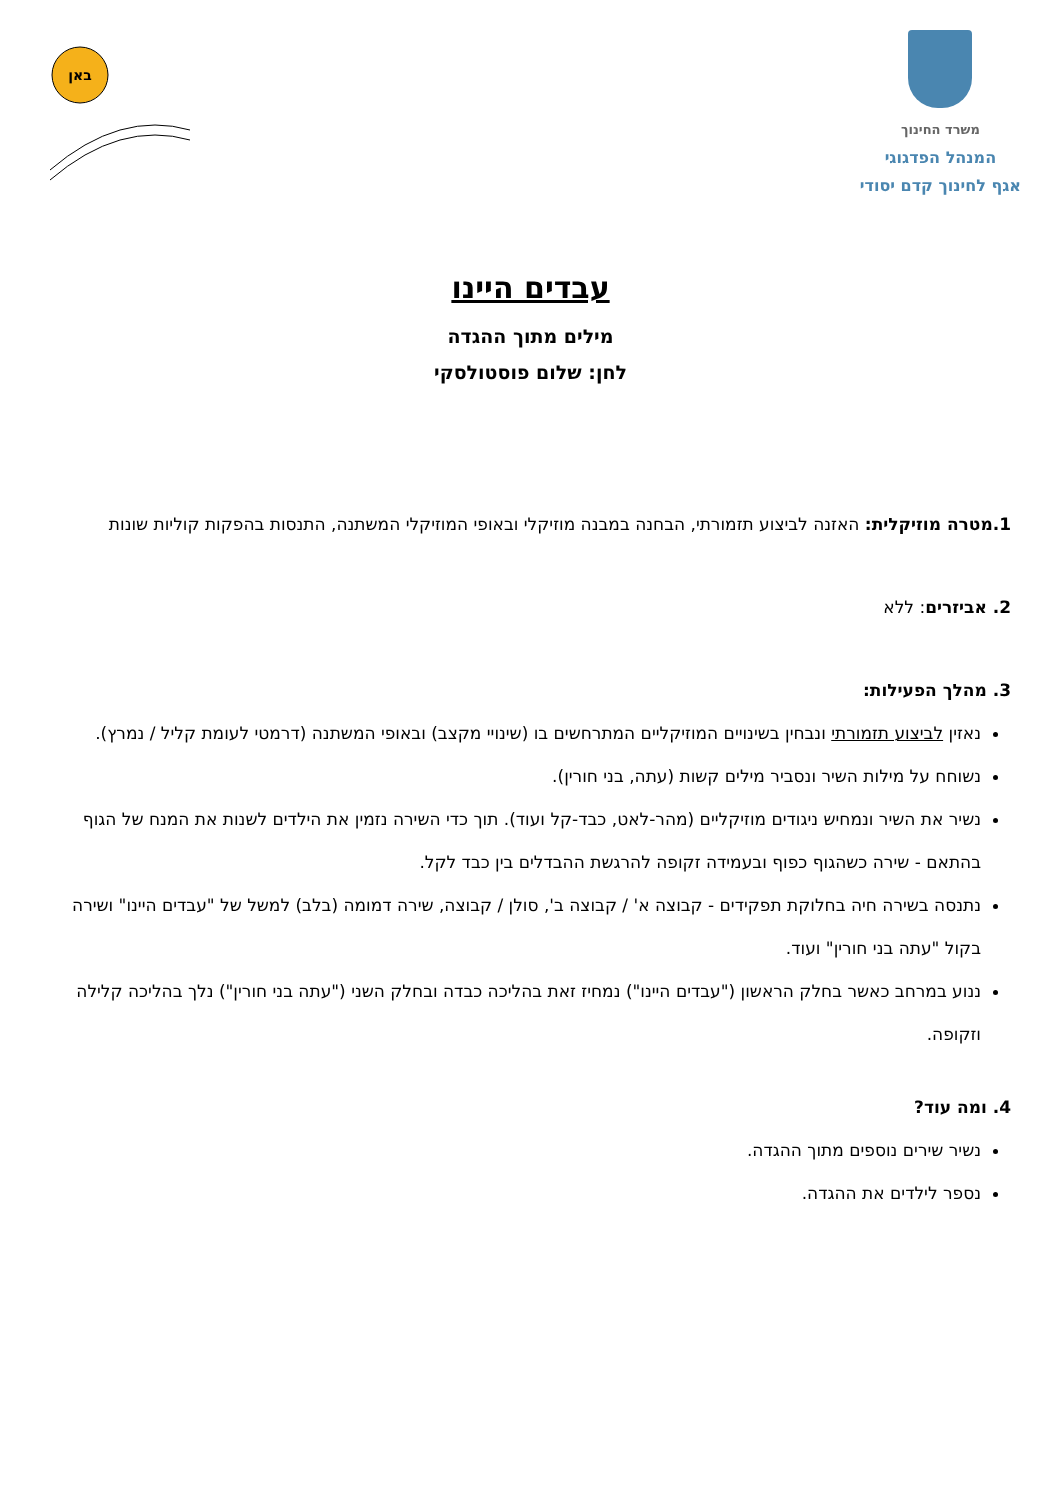משרד החינוך
המנהל הפדגוגי
אגף לחינוך קדם יסודי
באן
עבדים היינו
מילים מתוך ההגדה
לחן: שלום פוסטולסקי
1.מטרה מוזיקלית: האזנה לביצוע תזמורתי, הבחנה במבנה מוזיקלי ובאופי המוזיקלי המשתנה, התנסות בהפקות קוליות שונות
2. אביזרים: ללא
3. מהלך הפעילות:
נאזין לביצוע תזמורתי ונבחין בשינויים המוזיקליים המתרחשים בו (שינויי מקצב) ובאופי המשתנה (דרמטי לעומת קליל / נמרץ).
נשוחח על מילות השיר ונסביר מילים קשות (עתה, בני חורין).
נשיר את השיר ונמחיש ניגודים מוזיקליים (מהר-לאט, כבד-קל ועוד). תוך כדי השירה נזמין את הילדים לשנות את המנח של הגוף בהתאם - שירה כשהגוף כפוף ובעמידה זקופה להרגשת ההבדלים בין כבד לקל.
נתנסה בשירה חיה בחלוקת תפקידים - קבוצה א' / קבוצה ב', סולן / קבוצה, שירה דמומה (בלב) למשל של "עבדים היינו" ושירה בקול "עתה בני חורין" ועוד.
ננוע במרחב כאשר בחלק הראשון ("עבדים היינו") נמחיז זאת בהליכה כבדה ובחלק השני ("עתה בני חורין") נלך בהליכה קלילה וזקופה.
4. ומה עוד?
נשיר שירים נוספים מתוך ההגדה.
נספר לילדים את ההגדה.